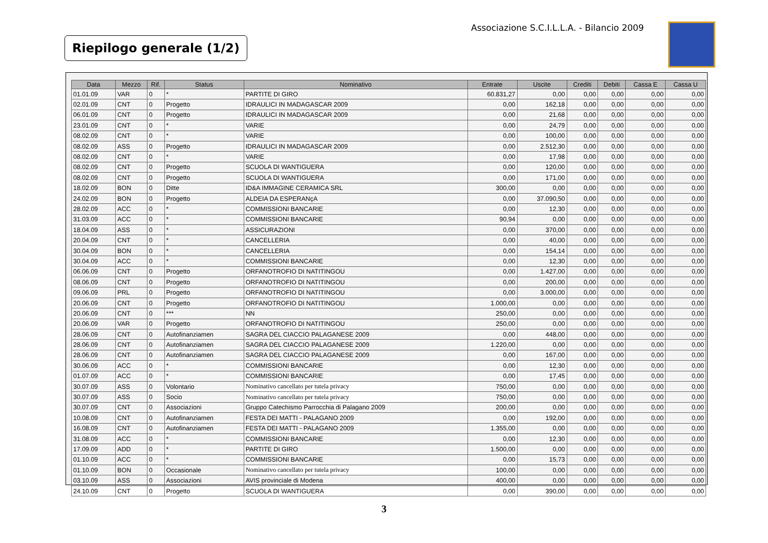Associazione S.C.I.L.L.A. - Bilancio 2009
Riepilogo generale (1/2)
| Data | Mezzo | Rif. | Status | Nominativo | Entrate | Uscite | Crediti | Debiti | Cassa E | Cassa U |
| --- | --- | --- | --- | --- | --- | --- | --- | --- | --- | --- |
| 01.01.09 | VAR | 0 | * | PARTITE DI GIRO | 60.831,27 | 0,00 | 0,00 | 0,00 | 0,00 | 0,00 |
| 02.01.09 | CNT | 0 | Progetto | IDRAULICI IN MADAGASCAR 2009 | 0,00 | 162,18 | 0,00 | 0,00 | 0,00 | 0,00 |
| 06.01.09 | CNT | 0 | Progetto | IDRAULICI IN MADAGASCAR 2009 | 0,00 | 21,68 | 0,00 | 0,00 | 0,00 | 0,00 |
| 23.01.09 | CNT | 0 | * | VARIE | 0,00 | 24,79 | 0,00 | 0,00 | 0,00 | 0,00 |
| 08.02.09 | CNT | 0 | * | VARIE | 0,00 | 100,00 | 0,00 | 0,00 | 0,00 | 0,00 |
| 08.02.09 | ASS | 0 | Progetto | IDRAULICI IN MADAGASCAR 2009 | 0,00 | 2.512,30 | 0,00 | 0,00 | 0,00 | 0,00 |
| 08.02.09 | CNT | 0 | * | VARIE | 0,00 | 17,98 | 0,00 | 0,00 | 0,00 | 0,00 |
| 08.02.09 | CNT | 0 | Progetto | SCUOLA DI WANTIGUERA | 0,00 | 120,00 | 0,00 | 0,00 | 0,00 | 0,00 |
| 08.02.09 | CNT | 0 | Progetto | SCUOLA DI WANTIGUERA | 0,00 | 171,00 | 0,00 | 0,00 | 0,00 | 0,00 |
| 18.02.09 | BON | 0 | Ditte | ID&A IMMAGINE CERAMICA SRL | 300,00 | 0,00 | 0,00 | 0,00 | 0,00 | 0,00 |
| 24.02.09 | BON | 0 | Progetto | ALDEIA DA ESPERANçA | 0,00 | 37.090,50 | 0,00 | 0,00 | 0,00 | 0,00 |
| 28.02.09 | ACC | 0 | * | COMMISSIONI BANCARIE | 0,00 | 12,30 | 0,00 | 0,00 | 0,00 | 0,00 |
| 31.03.09 | ACC | 0 | * | COMMISSIONI BANCARIE | 90,94 | 0,00 | 0,00 | 0,00 | 0,00 | 0,00 |
| 18.04.09 | ASS | 0 | * | ASSICURAZIONI | 0,00 | 370,00 | 0,00 | 0,00 | 0,00 | 0,00 |
| 20.04.09 | CNT | 0 | * | CANCELLERIA | 0,00 | 40,00 | 0,00 | 0,00 | 0,00 | 0,00 |
| 30.04.09 | BON | 0 | * | CANCELLERIA | 0,00 | 154,14 | 0,00 | 0,00 | 0,00 | 0,00 |
| 30.04.09 | ACC | 0 | * | COMMISSIONI BANCARIE | 0,00 | 12,30 | 0,00 | 0,00 | 0,00 | 0,00 |
| 06.06.09 | CNT | 0 | Progetto | ORFANOTROFIO DI NATITINGOU | 0,00 | 1.427,00 | 0,00 | 0,00 | 0,00 | 0,00 |
| 08.06.09 | CNT | 0 | Progetto | ORFANOTROFIO DI NATITINGOU | 0,00 | 200,00 | 0,00 | 0,00 | 0,00 | 0,00 |
| 09.06.09 | PRL | 0 | Progetto | ORFANOTROFIO DI NATITINGOU | 0,00 | 3.000,00 | 0,00 | 0,00 | 0,00 | 0,00 |
| 20.06.09 | CNT | 0 | Progetto | ORFANOTROFIO DI NATITINGOU | 1.000,00 | 0,00 | 0,00 | 0,00 | 0,00 | 0,00 |
| 20.06.09 | CNT | 0 | *** | NN | 250,00 | 0,00 | 0,00 | 0,00 | 0,00 | 0,00 |
| 20.06.09 | VAR | 0 | Progetto | ORFANOTROFIO DI NATITINGOU | 250,00 | 0,00 | 0,00 | 0,00 | 0,00 | 0,00 |
| 28.06.09 | CNT | 0 | Autofinanziamen | SAGRA DEL CIACCIO PALAGANESE 2009 | 0,00 | 448,00 | 0,00 | 0,00 | 0,00 | 0,00 |
| 28.06.09 | CNT | 0 | Autofinanziamen | SAGRA DEL CIACCIO PALAGANESE 2009 | 1.220,00 | 0,00 | 0,00 | 0,00 | 0,00 | 0,00 |
| 28.06.09 | CNT | 0 | Autofinanziamen | SAGRA DEL CIACCIO PALAGANESE 2009 | 0,00 | 167,00 | 0,00 | 0,00 | 0,00 | 0,00 |
| 30.06.09 | ACC | 0 | * | COMMISSIONI BANCARIE | 0,00 | 12,30 | 0,00 | 0,00 | 0,00 | 0,00 |
| 01.07.09 | ACC | 0 | * | COMMISSIONI BANCARIE | 0,00 | 17,45 | 0,00 | 0,00 | 0,00 | 0,00 |
| 30.07.09 | ASS | 0 | Volontario | Nominativo cancellato per tutela privacy | 750,00 | 0,00 | 0,00 | 0,00 | 0,00 | 0,00 |
| 30.07.09 | ASS | 0 | Socio | Nominativo cancellato per tutela privacy | 750,00 | 0,00 | 0,00 | 0,00 | 0,00 | 0,00 |
| 30.07.09 | CNT | 0 | Associazioni | Gruppo Catechismo Parrocchia di Palagano 2009 | 200,00 | 0,00 | 0,00 | 0,00 | 0,00 | 0,00 |
| 10.08.09 | CNT | 0 | Autofinanziamen | FESTA DEI MATTI - PALAGANO 2009 | 0,00 | 192,00 | 0,00 | 0,00 | 0,00 | 0,00 |
| 16.08.09 | CNT | 0 | Autofinanziamen | FESTA DEI MATTI - PALAGANO 2009 | 1.355,00 | 0,00 | 0,00 | 0,00 | 0,00 | 0,00 |
| 31.08.09 | ACC | 0 | * | COMMISSIONI BANCARIE | 0,00 | 12,30 | 0,00 | 0,00 | 0,00 | 0,00 |
| 17.09.09 | ADD | 0 | * | PARTITE DI GIRO | 1.500,00 | 0,00 | 0,00 | 0,00 | 0,00 | 0,00 |
| 01.10.09 | ACC | 0 | * | COMMISSIONI BANCARIE | 0,00 | 15,73 | 0,00 | 0,00 | 0,00 | 0,00 |
| 01.10.09 | BON | 0 | Occasionale | Nominativo cancellato per tutela privacy | 100,00 | 0,00 | 0,00 | 0,00 | 0,00 | 0,00 |
| 03.10.09 | ASS | 0 | Associazioni | AVIS provinciale di Modena | 400,00 | 0,00 | 0,00 | 0,00 | 0,00 | 0,00 |
| 24.10.09 | CNT | 0 | Progetto | SCUOLA DI WANTIGUERA | 0,00 | 390,00 | 0,00 | 0,00 | 0,00 | 0,00 |
3